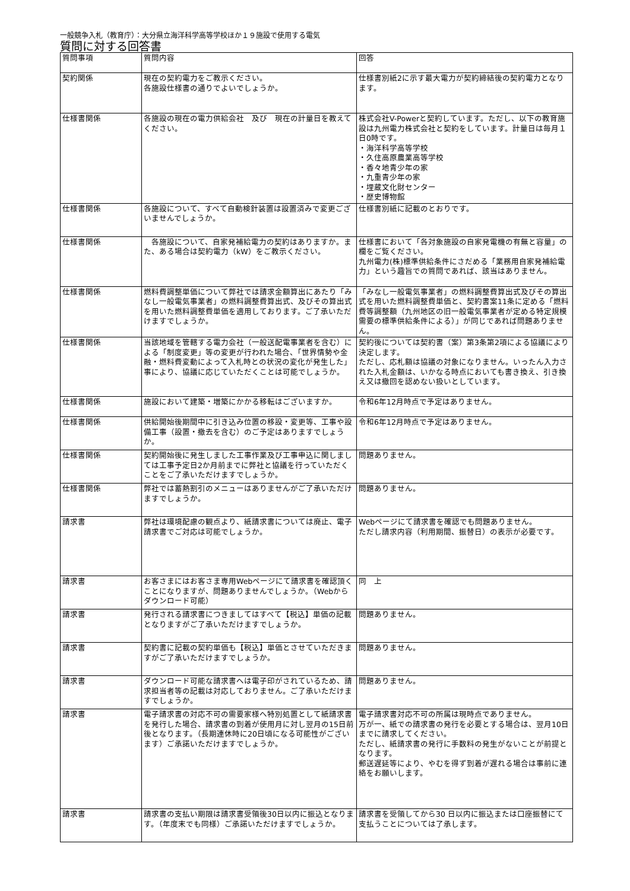一般競争入札（教育庁）：大分県立海洋科学高等学校ほか１９施設で使用する電気
質問に対する回答書
| 質問事項 | 質問内容 | 回答 |
| 契約関係 | 現在の契約電力をご教示ください。 各施設仕様書の通りでよいでしょうか。 | 仕様書別紙2に示す最大電力が契約締結後の契約電力となります。 |
| 仕様書関係 | 各施設の現在の電力供給会社 及び 現在の計量日を教えてください。 | 株式会社V-Powerと契約しています。ただし、以下の教育施設は九州電力株式会社と契約をしています。計量日は毎月１日0時です。 ・海洋科学高等学校 ・久住高原農業高等学校 ・香々地青少年の家 ・九重青少年の家 ・埋蔵文化財センター ・歴史博物館 |
| 仕様書関係 | 各施設について、すべて自動検針装置は設置済みで変更ございませんでしょうか。 | 仕様書別紙に記載のとおりです。 |
| 仕様書関係 | 各施設について、自家発補給電力の契約はありますか。また、ある場合は契約電力（kW）をご教示ください。 | 仕様書において「各対象施設の自家発電機の有無と容量」の欄をご覧ください。 九州電力(株)標準供給条件にさだめる「業務用自家発補給電力」という趣旨での質問であれば、該当はありません。 |
| 仕様書関係 | 燃料費調整単価について弊社では請求金額算出にあたり「みなし一般電気事業者」の燃料調整費算出式、及びその算出式を用いた燃料調整費単価を適用しております。ご了承いただけますでしょうか。 | 「みなし一般電気事業者」の燃料調整費算出式及びその算出式を用いた燃料調整費単価と、契約書案11条に定める「燃料費等調整額（九州地区の旧一般電気事業者が定める特定規模需要の標準供給条件による）」が同じであれば問題ありません。 |
| 仕様書関係 | 当該地域を管轄する電力会社（一般送配電事業者を含む）による「制度変更」等の変更が行われた場合、「世界情勢や金融・燃料費変動によって入札時との状況の変化が発生した」事により、協議に応じていただくことは可能でしょうか。 | 契約後については契約書（案）第3条第2項による協議により決定します。 ただし、応札額は協議の対象になりません。いったん入力された入札金額は、いかなる時点においても書き換え、引き換え又は撤回を認めない扱いとしています。 |
| 仕様書関係 | 施設において建築・増築にかかる移転はございますか。 | 令和6年12月時点で予定はありません。 |
| 仕様書関係 | 供給開始後期間中に引き込み位置の移設・変更等、工事や設備工事（設置・撤去を含む）のご予定はありますでしょうか。 | 令和6年12月時点で予定はありません。 |
| 仕様書関係 | 契約開始後に発生しました工事作業及び工事申込に関しましては工事予定日2か月前までに弊社と協議を行っていただくことをご了承いただけますでしょうか。 | 問題ありません。 |
| 仕様書関係 | 弊社では蓄熱割引のメニューはありませんがご了承いただけますでしょうか。 | 問題ありません。 |
| 請求書 | 弊社は環境配慮の観点より、紙請求書については廃止、電子請求書でご対応は可能でしょうか。 | Webページにて請求書を確認でも問題ありません。 ただし請求内容（利用期間、振替日）の表示が必要です。 |
| 請求書 | お客さまにはお客さま専用Webページにて請求書を確認頂くことになりますが、問題ありませんでしょうか。（Webからダウンロード可能） | 同 上 |
| 請求書 | 発行される請求書につきましてはすべて【税込】単価の記載となりますがご了承いただけますでしょうか。 | 問題ありません。 |
| 請求書 | 契約書に記載の契約単価も【税込】単価とさせていただきますがご了承いただけますでしょうか。 | 問題ありません。 |
| 請求書 | ダウンロード可能な請求書へは電子印がされているため、請求担当者等の記載は対応しておりません。ご了承いただけますでしょうか。 | 問題ありません。 |
| 請求書 | 電子請求書の対応不可の需要家様へ特別処置として紙請求書を発行した場合、請求書の到着が使用月に対し翌月の15日前後となります。（長期連休時に20日頃になる可能性がございます）ご承諾いただけますでしょうか。 | 電子請求書対応不可の所属は現時点でありません。 万が一、紙での請求書の発行を必要とする場合は、翌月10日までに請求してください。 ただし、紙請求書の発行に手数料の発生がないことが前提となります。 郵送遅延等により、やむを得ず到着が遅れる場合は事前に連絡をお願いします。 |
| 請求書 | 請求書の支払い期限は請求書受領後30日以内に振込となります。（年度末でも同様）ご承諾いただけますでしょうか。 | 請求書を受領してから30 日以内に振込または口座振替にて支払うことについては了承します。 |